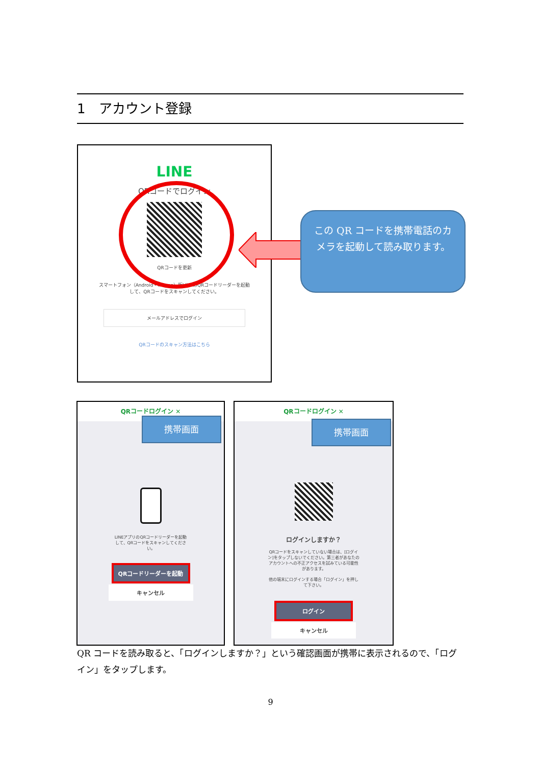1　アカウント登録
LINE
QRコードでログイン
QRコードを更新
スマートフォン（Android・iPhone）版LINEのQRコードリーダーを起動
して、QRコードをスキャンしてください。
メールアドレスでログイン
QRコードのスキャン方法はこちら
この QR コードを携帯電話のカメラを起動して読み取ります。
QRコードログイン ✕
携帯画面
LINEアプリのQRコードリーダーを起動
して、QRコードをスキャンしてくださ
い。
QRコードリーダーを起動
キャンセル
QRコードログイン ✕
携帯画面
ログインしますか？
QRコードをスキャンしていない場合は、[ログイ
ン]をタップしないでください。第三者があなたの
アカウントへの不正アクセスを試みている可能性
があります。
他の端末にログインする場合「ログイン」を押し
て下さい。
ログイン
キャンセル
QR コードを読み取ると、「ログインしますか？」という確認画面が携帯に表示されるので、「ログイン」をタップします。
9